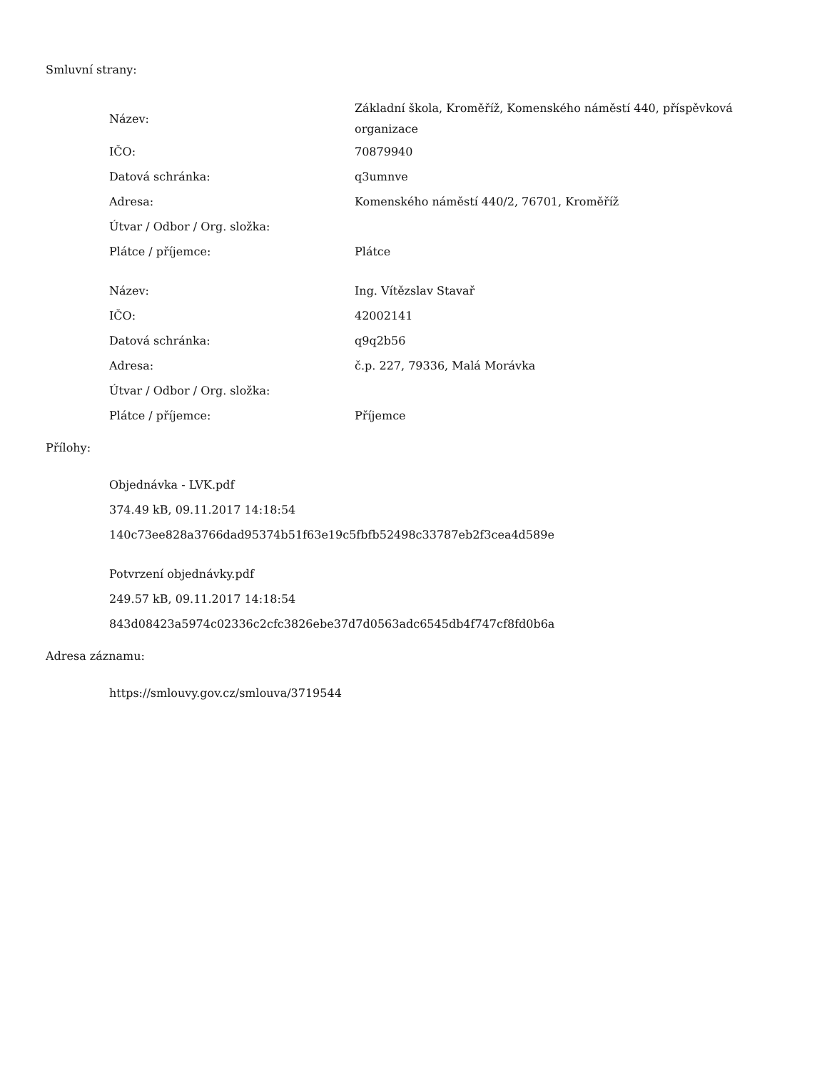Smluvní strany:
| Název: | Základní škola, Kroměříž, Komenského náměstí 440, příspěvková organizace |
| IČO: | 70879940 |
| Datová schránka: | q3umnve |
| Adresa: | Komenského náměstí 440/2, 76701, Kroměříž |
| Útvar / Odbor / Org. složka: | |
| Plátce / příjemce: | Plátce |
| Název: | Ing. Vítězslav Stavař |
| IČO: | 42002141 |
| Datová schránka: | q9q2b56 |
| Adresa: | č.p. 227, 79336, Malá Morávka |
| Útvar / Odbor / Org. složka: | |
| Plátce / příjemce: | Příjemce |
Přílohy:
Objednávka - LVK.pdf
374.49 kB, 09.11.2017 14:18:54
140c73ee828a3766dad95374b51f63e19c5fbfb52498c33787eb2f3cea4d589e
Potvrzení objednávky.pdf
249.57 kB, 09.11.2017 14:18:54
843d08423a5974c02336c2cfc3826ebe37d7d0563adc6545db4f747cf8fd0b6a
Adresa záznamu:
https://smlouvy.gov.cz/smlouva/3719544